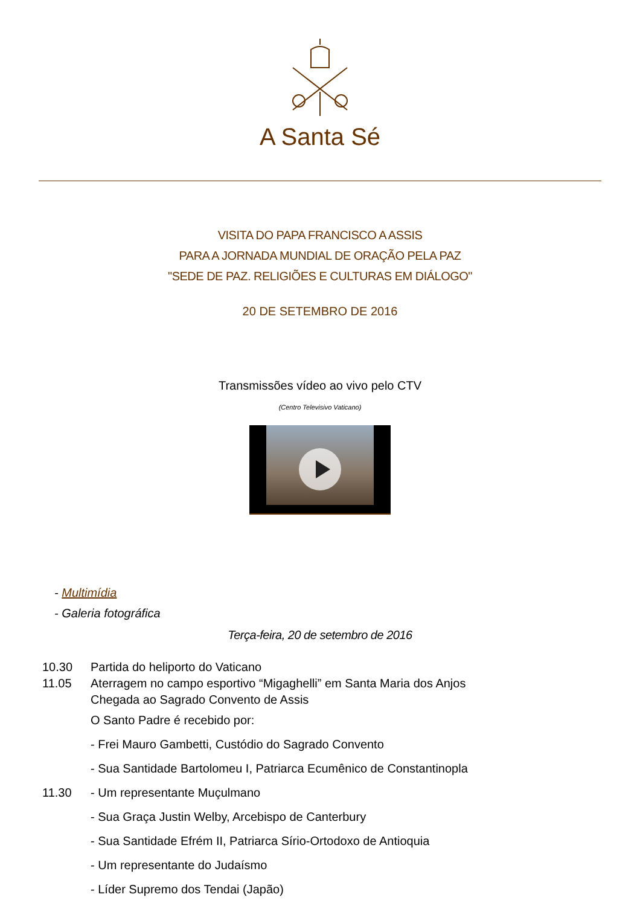A Santa Sé
VISITA DO PAPA FRANCISCO A ASSIS
PARA A JORNADA MUNDIAL DE ORAÇÃO PELA PAZ
"SEDE DE PAZ. RELIGIÕES E CULTURAS EM DIÁLOGO"
20 DE SETEMBRO DE 2016
Transmissões vídeo ao vivo pelo CTV
(Centro Televisivo Vaticano)
- Multimídia
- Galeria fotográfica
Terça-feira, 20 de setembro de 2016
| 10.30 | Partida do heliporto do Vaticano |
| 11.05 | Aterragem no campo esportivo “Migaghelli” em Santa Maria dos Anjos Chegada ao Sagrado Convento de Assis |
| | O Santo Padre é recebido por: |
| | - Frei Mauro Gambetti, Custódio do Sagrado Convento |
| | - Sua Santidade Bartolomeu I, Patriarca Ecumênico de Constantinopla |
| 11.30 | - Um representante Muçulmano |
| | - Sua Graça Justin Welby, Arcebispo de Canterbury |
| | - Sua Santidade Efrém II, Patriarca Sírio-Ortodoxo de Antioquia |
| | - Um representante do Judaísmo |
| | - Líder Supremo dos Tendai (Japão) |